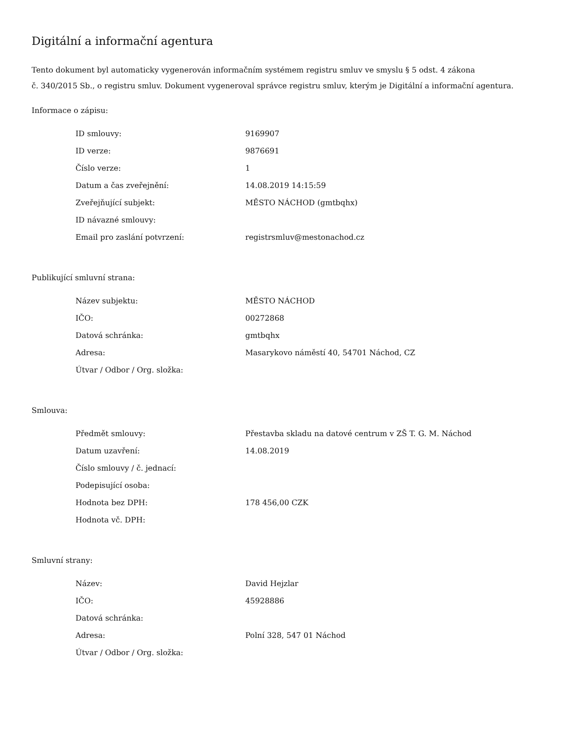Digitální a informační agentura
Tento dokument byl automaticky vygenerován informačním systémem registru smluv ve smyslu § 5 odst. 4 zákona
č. 340/2015 Sb., o registru smluv. Dokument vygeneroval správce registru smluv, kterým je Digitální a informační agentura.
Informace o zápisu:
| ID smlouvy: | 9169907 |
| ID verze: | 9876691 |
| Číslo verze: | 1 |
| Datum a čas zveřejnění: | 14.08.2019 14:15:59 |
| Zveřejňující subjekt: | MĚSTO NÁCHOD (gmtbqhx) |
| ID návazné smlouvy: | |
| Email pro zaslání potvrzení: | registrsmluv@mestonachod.cz |
Publikující smluvní strana:
| Název subjektu: | MĚSTO NÁCHOD |
| IČO: | 00272868 |
| Datová schránka: | gmtbqhx |
| Adresa: | Masarykovo náměstí 40, 54701 Náchod, CZ |
| Útvar / Odbor / Org. složka: | |
Smlouva:
| Předmět smlouvy: | Přestavba skladu na datové centrum v ZŠ T. G. M. Náchod |
| Datum uzavření: | 14.08.2019 |
| Číslo smlouvy / č. jednací: | |
| Podepisující osoba: | |
| Hodnota bez DPH: | 178 456,00 CZK |
| Hodnota vč. DPH: | |
Smluvní strany:
| Název: | David Hejzlar |
| IČO: | 45928886 |
| Datová schránka: | |
| Adresa: | Polní 328, 547 01 Náchod |
| Útvar / Odbor / Org. složka: | |